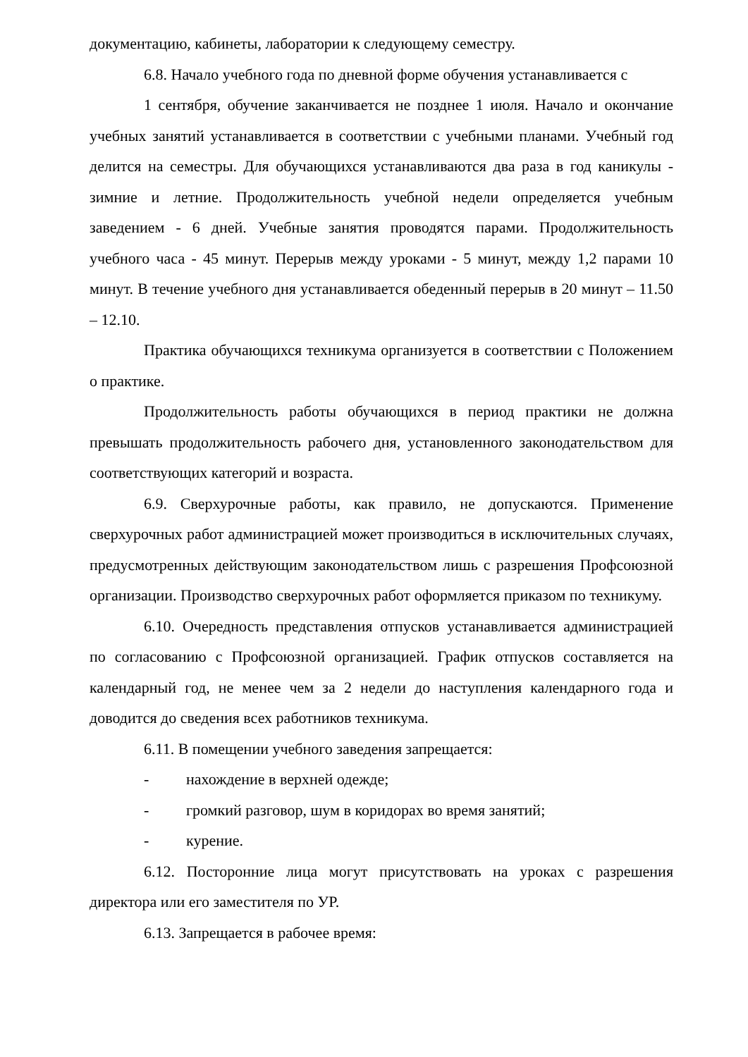документацию, кабинеты, лаборатории к следующему семестру.
6.8. Начало учебного года по дневной форме обучения устанавливается с
1 сентября, обучение заканчивается не позднее 1 июля. Начало и окончание учебных занятий устанавливается в соответствии с учебными планами. Учебный год делится на семестры. Для обучающихся устанавливаются два раза в год каникулы - зимние и летние. Продолжительность учебной недели определяется учебным заведением - 6 дней. Учебные занятия проводятся парами. Продолжительность учебного часа - 45 минут. Перерыв между уроками - 5 минут, между 1,2 парами 10 минут. В течение учебного дня устанавливается обеденный перерыв в 20 минут – 11.50 – 12.10.
Практика обучающихся техникума организуется в соответствии с Положением о практике.
Продолжительность работы обучающихся в период практики не должна превышать продолжительность рабочего дня, установленного законодательством для соответствующих категорий и возраста.
6.9. Сверхурочные работы, как правило, не допускаются. Применение сверхурочных работ администрацией может производиться в исключительных случаях, предусмотренных действующим законодательством лишь с разрешения Профсоюзной организации. Производство сверхурочных работ оформляется приказом по техникуму.
6.10. Очередность представления отпусков устанавливается администрацией по согласованию с Профсоюзной организацией. График отпусков составляется на календарный год, не менее чем за 2 недели до наступления календарного года и доводится до сведения всех работников техникума.
6.11. В помещении учебного заведения запрещается:
- нахождение в верхней одежде;
- громкий разговор, шум в коридорах во время занятий;
- курение.
6.12. Посторонние лица могут присутствовать на уроках с разрешения директора или его заместителя по УР.
6.13. Запрещается в рабочее время: